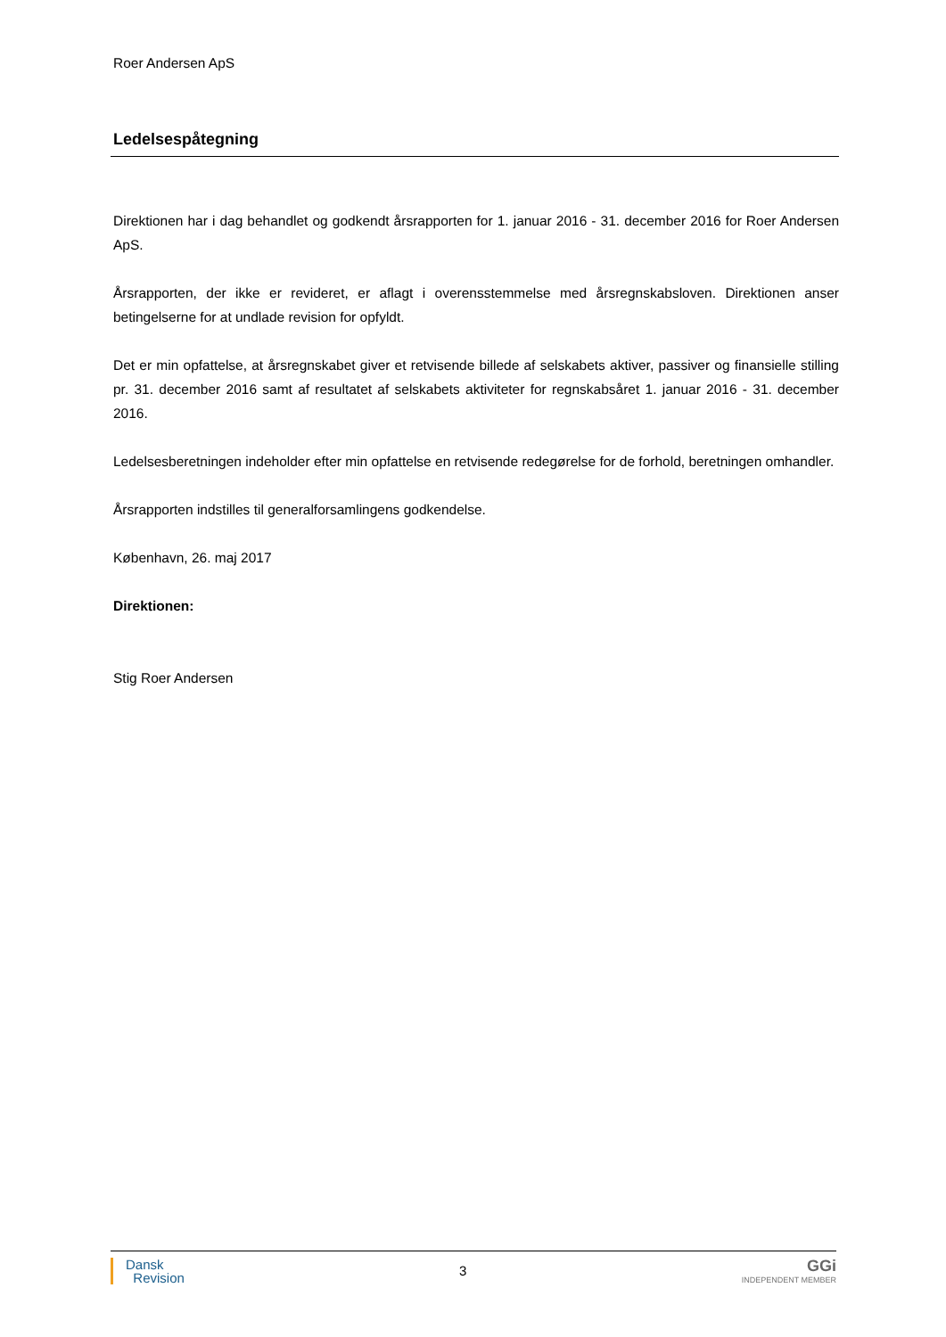Roer Andersen ApS
Ledelsespåtegning
Direktionen har i dag behandlet og godkendt årsrapporten for 1. januar 2016 - 31. december 2016 for Roer Andersen ApS.
Årsrapporten, der ikke er revideret, er aflagt i overensstemmelse med årsregnskabsloven. Direktionen anser betingelserne for at undlade revision for opfyldt.
Det er min opfattelse, at årsregnskabet giver et retvisende billede af selskabets aktiver, passiver og finansielle stilling pr. 31. december 2016 samt af resultatet af selskabets aktiviteter for regnskabsåret 1. januar 2016 - 31. december 2016.
Ledelsesberetningen indeholder efter min opfattelse en retvisende redegørelse for de forhold, beretningen omhandler.
Årsrapporten indstilles til generalforsamlingens godkendelse.
København, 26. maj 2017
Direktionen:
Stig Roer Andersen
Dansk
Revision
3
GGi
INDEPENDENT MEMBER